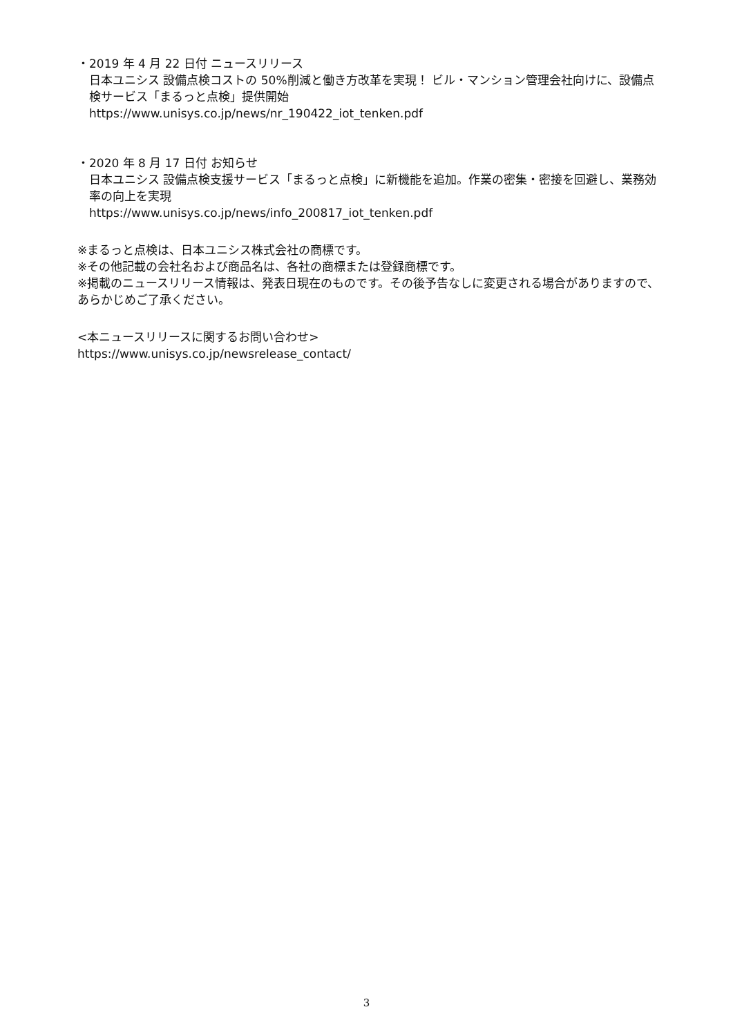・2019 年 4 月 22 日付 ニュースリリース
日本ユニシス 設備点検コストの 50%削減と働き方改革を実現！ ビル・マンション管理会社向けに、設備点検サービス「まるっと点検」提供開始
https://www.unisys.co.jp/news/nr_190422_iot_tenken.pdf
・2020 年 8 月 17 日付 お知らせ
日本ユニシス 設備点検支援サービス「まるっと点検」に新機能を追加。作業の密集・密接を回避し、業務効率の向上を実現
https://www.unisys.co.jp/news/info_200817_iot_tenken.pdf
※まるっと点検は、日本ユニシス株式会社の商標です。
※その他記載の会社名および商品名は、各社の商標または登録商標です。
※掲載のニュースリリース情報は、発表日現在のものです。その後予告なしに変更される場合がありますので、あらかじめご了承ください。
<本ニュースリリースに関するお問い合わせ>
https://www.unisys.co.jp/newsrelease_contact/
3